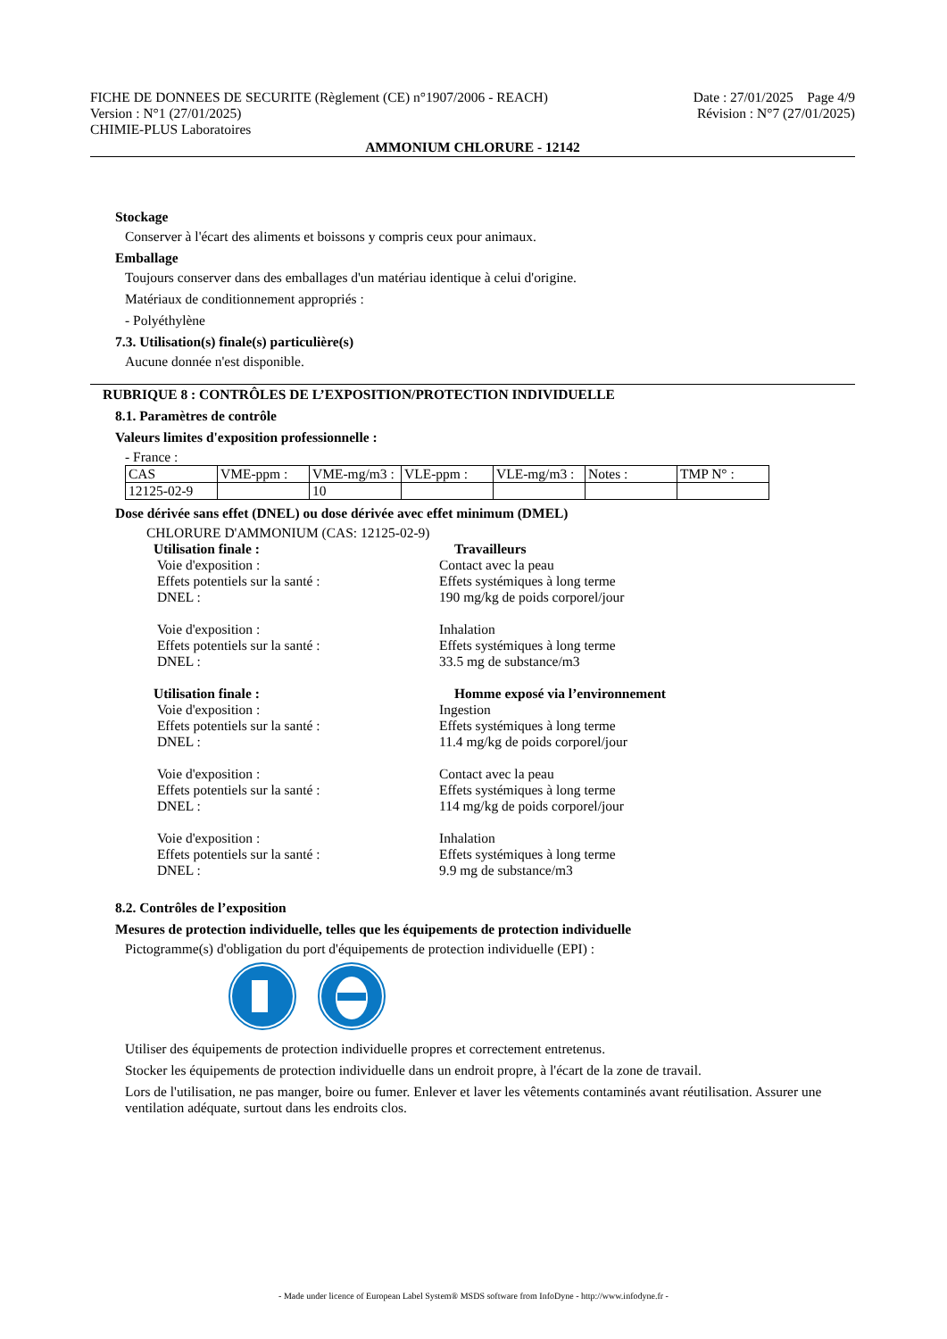FICHE DE DONNEES DE SECURITE (Règlement (CE) n°1907/2006 - REACH) Date : 27/01/2025 Page 4/9
Version : N°1 (27/01/2025) Révision : N°7 (27/01/2025)
CHIMIE-PLUS Laboratoires
AMMONIUM CHLORURE - 12142
Stockage
Conserver à l'écart des aliments et boissons y compris ceux pour animaux.
Emballage
Toujours conserver dans des emballages d'un matériau identique à celui d'origine.
Matériaux de conditionnement appropriés :
- Polyéthylène
7.3. Utilisation(s) finale(s) particulière(s)
Aucune donnée n'est disponible.
RUBRIQUE 8 : CONTRÔLES DE L’EXPOSITION/PROTECTION INDIVIDUELLE
8.1. Paramètres de contrôle
Valeurs limites d'exposition professionnelle :
- France :
| CAS | VME-ppm : | VME-mg/m3 : | VLE-ppm : | VLE-mg/m3 : | Notes : | TMP N° : |
| 12125-02-9 | | 10 | | | | |
Dose dérivée sans effet (DNEL) ou dose dérivée avec effet minimum (DMEL)
CHLORURE D'AMMONIUM (CAS: 12125-02-9)
Utilisation finale : Travailleurs Voie d'exposition : Contact avec la peau Effets potentiels sur la santé : Effets systémiques à long terme DNEL : 190 mg/kg de poids corporel/jour Voie d'exposition : Inhalation Effets potentiels sur la santé : Effets systémiques à long terme DNEL : 33.5 mg de substance/m3 Utilisation finale : Homme exposé via l’environnement Voie d'exposition : Ingestion Effets potentiels sur la santé : Effets systémiques à long terme DNEL : 11.4 mg/kg de poids corporel/jour Voie d'exposition : Contact avec la peau Effets potentiels sur la santé : Effets systémiques à long terme DNEL : 114 mg/kg de poids corporel/jour Voie d'exposition : Inhalation Effets potentiels sur la santé : Effets systémiques à long terme DNEL : 9.9 mg de substance/m3
8.2. Contrôles de l’exposition
Mesures de protection individuelle, telles que les équipements de protection individuelle
Pictogramme(s) d'obligation du port d'équipements de protection individuelle (EPI) :
Utiliser des équipements de protection individuelle propres et correctement entretenus.
Stocker les équipements de protection individuelle dans un endroit propre, à l'écart de la zone de travail.
Lors de l'utilisation, ne pas manger, boire ou fumer. Enlever et laver les vêtements contaminés avant réutilisation. Assurer une ventilation adéquate, surtout dans les endroits clos.
- Made under licence of European Label System® MSDS software from InfoDyne - http://www.infodyne.fr -